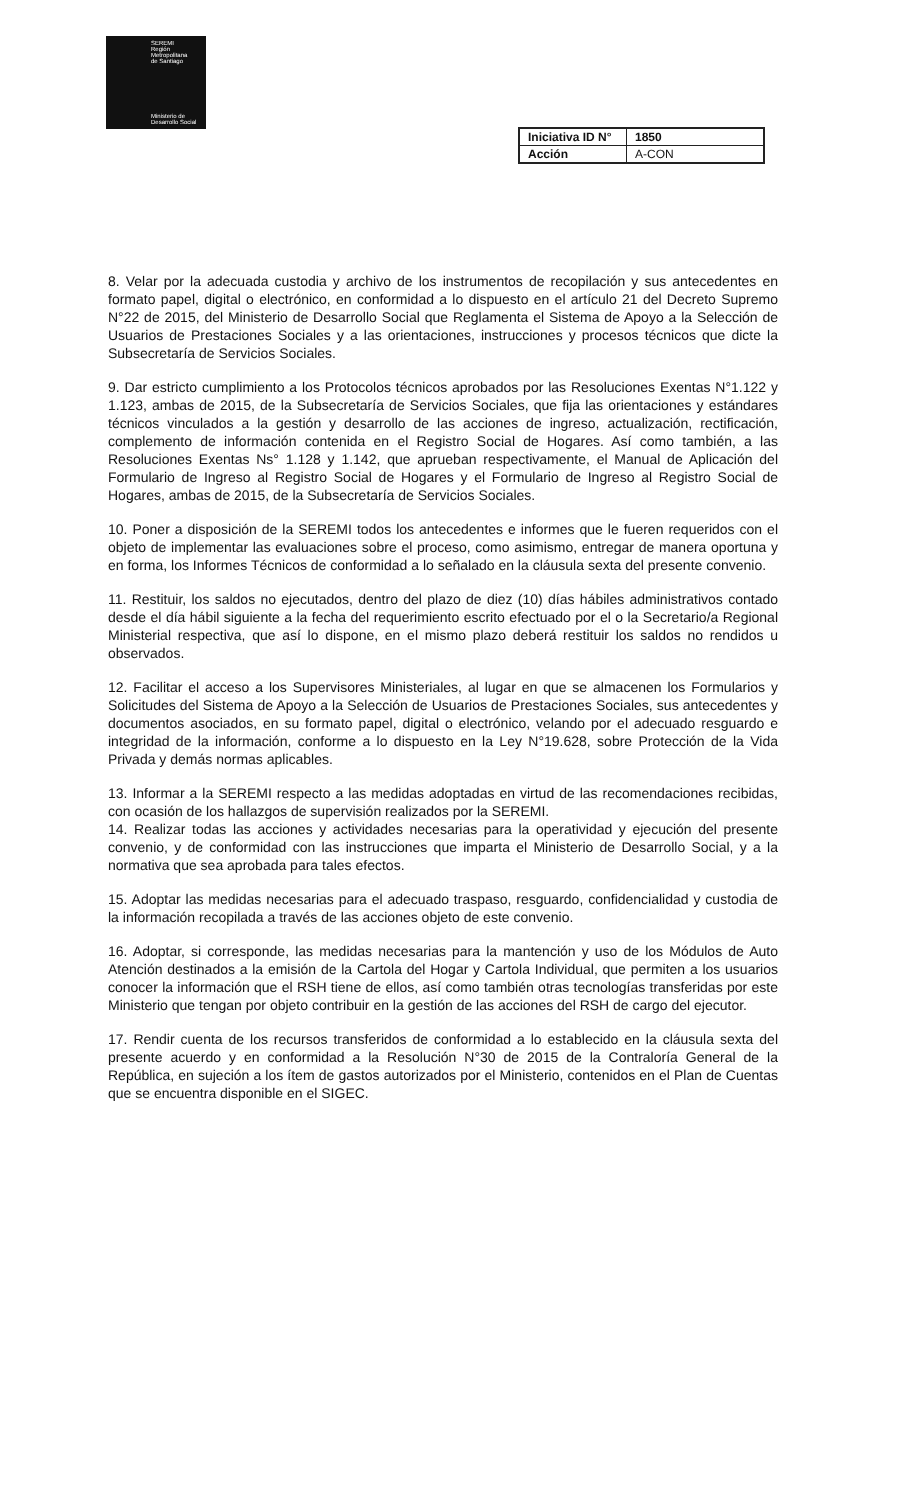SEREMI
Región Metropolitana
de Santiago
Ministerio de
Desarrollo Social
| Iniciativa ID N° | 1850 |
| Acción | A-CON |
8. Velar por la adecuada custodia y archivo de los instrumentos de recopilación y sus antecedentes en formato papel, digital o electrónico, en conformidad a lo dispuesto en el artículo 21 del Decreto Supremo N°22 de 2015, del Ministerio de Desarrollo Social que Reglamenta el Sistema de Apoyo a la Selección de Usuarios de Prestaciones Sociales y a las orientaciones, instrucciones y procesos técnicos que dicte la Subsecretaría de Servicios Sociales.
9. Dar estricto cumplimiento a los Protocolos técnicos aprobados por las Resoluciones Exentas N°1.122 y 1.123, ambas de 2015, de la Subsecretaría de Servicios Sociales, que fija las orientaciones y estándares técnicos vinculados a la gestión y desarrollo de las acciones de ingreso, actualización, rectificación, complemento de información contenida en el Registro Social de Hogares. Así como también, a las Resoluciones Exentas Ns° 1.128 y 1.142, que aprueban respectivamente, el Manual de Aplicación del Formulario de Ingreso al Registro Social de Hogares y el Formulario de Ingreso al Registro Social de Hogares, ambas de 2015, de la Subsecretaría de Servicios Sociales.
10. Poner a disposición de la SEREMI todos los antecedentes e informes que le fueren requeridos con el objeto de implementar las evaluaciones sobre el proceso, como asimismo, entregar de manera oportuna y en forma, los Informes Técnicos de conformidad a lo señalado en la cláusula sexta del presente convenio.
11. Restituir, los saldos no ejecutados, dentro del plazo de diez (10) días hábiles administrativos contado desde el día hábil siguiente a la fecha del requerimiento escrito efectuado por el o la Secretario/a Regional Ministerial respectiva, que así lo dispone, en el mismo plazo deberá restituir los saldos no rendidos u observados.
12. Facilitar el acceso a los Supervisores Ministeriales, al lugar en que se almacenen los Formularios y Solicitudes del Sistema de Apoyo a la Selección de Usuarios de Prestaciones Sociales, sus antecedentes y documentos asociados, en su formato papel, digital o electrónico, velando por el adecuado resguardo e integridad de la información, conforme a lo dispuesto en la Ley N°19.628, sobre Protección de la Vida Privada y demás normas aplicables.
13. Informar a la SEREMI respecto a las medidas adoptadas en virtud de las recomendaciones recibidas, con ocasión de los hallazgos de supervisión realizados por la SEREMI.
14. Realizar todas las acciones y actividades necesarias para la operatividad y ejecución del presente convenio, y de conformidad con las instrucciones que imparta el Ministerio de Desarrollo Social, y a la normativa que sea aprobada para tales efectos.
15. Adoptar las medidas necesarias para el adecuado traspaso, resguardo, confidencialidad y custodia de la información recopilada a través de las acciones objeto de este convenio.
16. Adoptar, si corresponde, las medidas necesarias para la mantención y uso de los Módulos de Auto Atención destinados a la emisión de la Cartola del Hogar y Cartola Individual, que permiten a los usuarios conocer la información que el RSH tiene de ellos, así como también otras tecnologías transferidas por este Ministerio que tengan por objeto contribuir en la gestión de las acciones del RSH de cargo del ejecutor.
17. Rendir cuenta de los recursos transferidos de conformidad a lo establecido en la cláusula sexta del presente acuerdo y en conformidad a la Resolución N°30 de 2015 de la Contraloría General de la República, en sujeción a los ítem de gastos autorizados por el Ministerio, contenidos en el Plan de Cuentas que se encuentra disponible en el SIGEC.